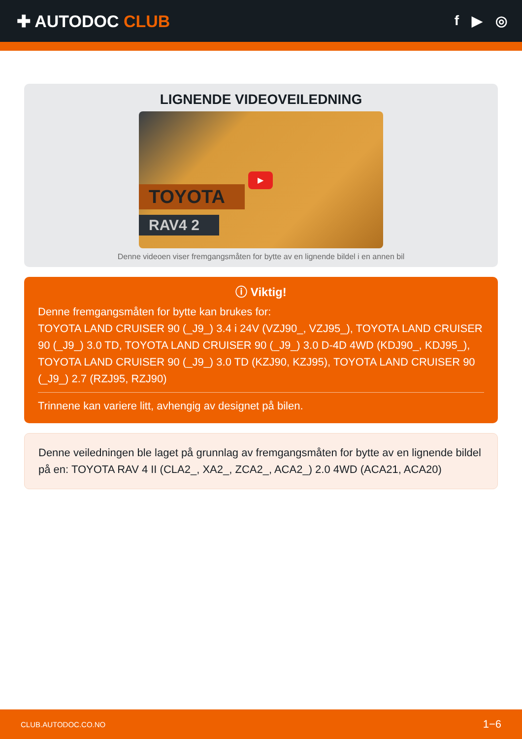✚ AUTODOC CLUB
f ▶ ◎
LIGNENDE VIDEOVEILEDNING
TOYOTA
RAV4 2
▶
Denne videoen viser fremgangsmåten for bytte av en lignende bildel i en annen bil
ⓘ Viktig!
Denne fremgangsmåten for bytte kan brukes for:
TOYOTA LAND CRUISER 90 (_J9_) 3.4 i 24V (VZJ90_, VZJ95_), TOYOTA LAND CRUISER 90 (_J9_) 3.0 TD, TOYOTA LAND CRUISER 90 (_J9_) 3.0 D-4D 4WD (KDJ90_, KDJ95_), TOYOTA LAND CRUISER 90 (_J9_) 3.0 TD (KZJ90, KZJ95), TOYOTA LAND CRUISER 90 (_J9_) 2.7 (RZJ95, RZJ90)
Trinnene kan variere litt, avhengig av designet på bilen.
Denne veiledningen ble laget på grunnlag av fremgangsmåten for bytte av en lignende bildel på en: TOYOTA RAV 4 II (CLA2_, XA2_, ZCA2_, ACA2_) 2.0 4WD (ACA21, ACA20)
CLUB.AUTODOC.CO.NO 1−6